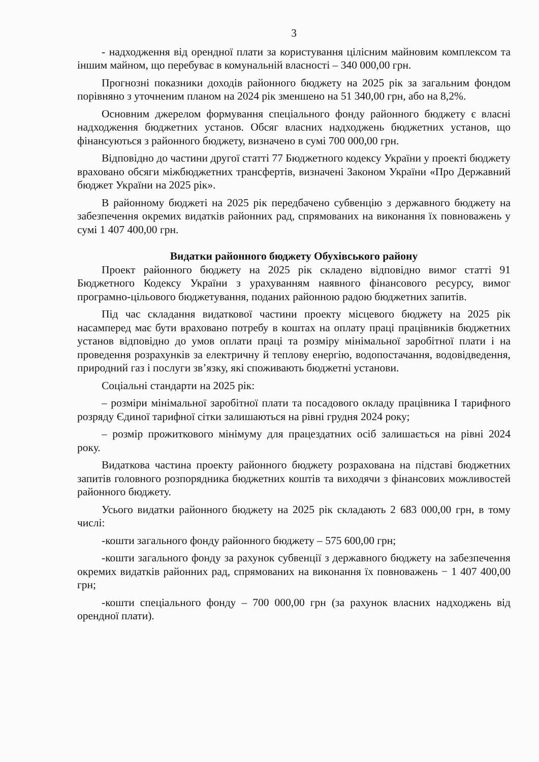3
- надходження від орендної плати за користування цілісним майновим комплексом та іншим майном, що перебуває в комунальній власності – 340 000,00 грн.
Прогнозні показники доходів районного бюджету на 2025 рік за загальним фондом порівняно з уточненим планом на 2024 рік зменшено на 51 340,00 грн, або на 8,2%.
Основним джерелом формування спеціального фонду районного бюджету є власні надходження бюджетних установ. Обсяг власних надходжень бюджетних установ, що фінансуються з районного бюджету, визначено в сумі 700 000,00 грн.
Відповідно до частини другої статті 77 Бюджетного кодексу України у проекті бюджету враховано обсяги міжбюджетних трансфертів, визначені Законом України «Про Державний бюджет України на 2025 рік».
В районному бюджеті на 2025 рік передбачено субвенцію з державного бюджету на забезпечення окремих видатків районних рад, спрямованих на виконання їх повноважень у сумі 1 407 400,00 грн.
Видатки районного бюджету Обухівського району
Проект районного бюджету на 2025 рік складено відповідно вимог статті 91 Бюджетного Кодексу України з урахуванням наявного фінансового ресурсу, вимог програмно-цільового бюджетування, поданих районною радою бюджетних запитів.
Під час складання видаткової частини проекту місцевого бюджету на 2025 рік насамперед має бути враховано потребу в коштах на оплату праці працівників бюджетних установ відповідно до умов оплати праці та розміру мінімальної заробітної плати і на проведення розрахунків за електричну й теплову енергію, водопостачання, водовідведення, природний газ і послуги зв’язку, які споживають бюджетні установи.
Соціальні стандарти на 2025 рік:
– розміри мінімальної заробітної плати та посадового окладу працівника І тарифного розряду Єдиної тарифної сітки залишаються на рівні грудня 2024 року;
– розмір прожиткового мінімуму для працездатних осіб залишається на рівні 2024 року.
Видаткова частина проекту районного бюджету розрахована на підставі бюджетних запитів головного розпорядника бюджетних коштів та виходячи з фінансових можливостей районного бюджету.
Усього видатки районного бюджету на 2025 рік складають 2 683 000,00 грн, в тому числі:
-кошти загального фонду районного бюджету – 575 600,00 грн;
-кошти загального фонду за рахунок субвенції з державного бюджету на забезпечення окремих видатків районних рад, спрямованих на виконання їх повноважень − 1 407 400,00 грн;
-кошти спеціального фонду – 700 000,00 грн (за рахунок власних надходжень від орендної плати).